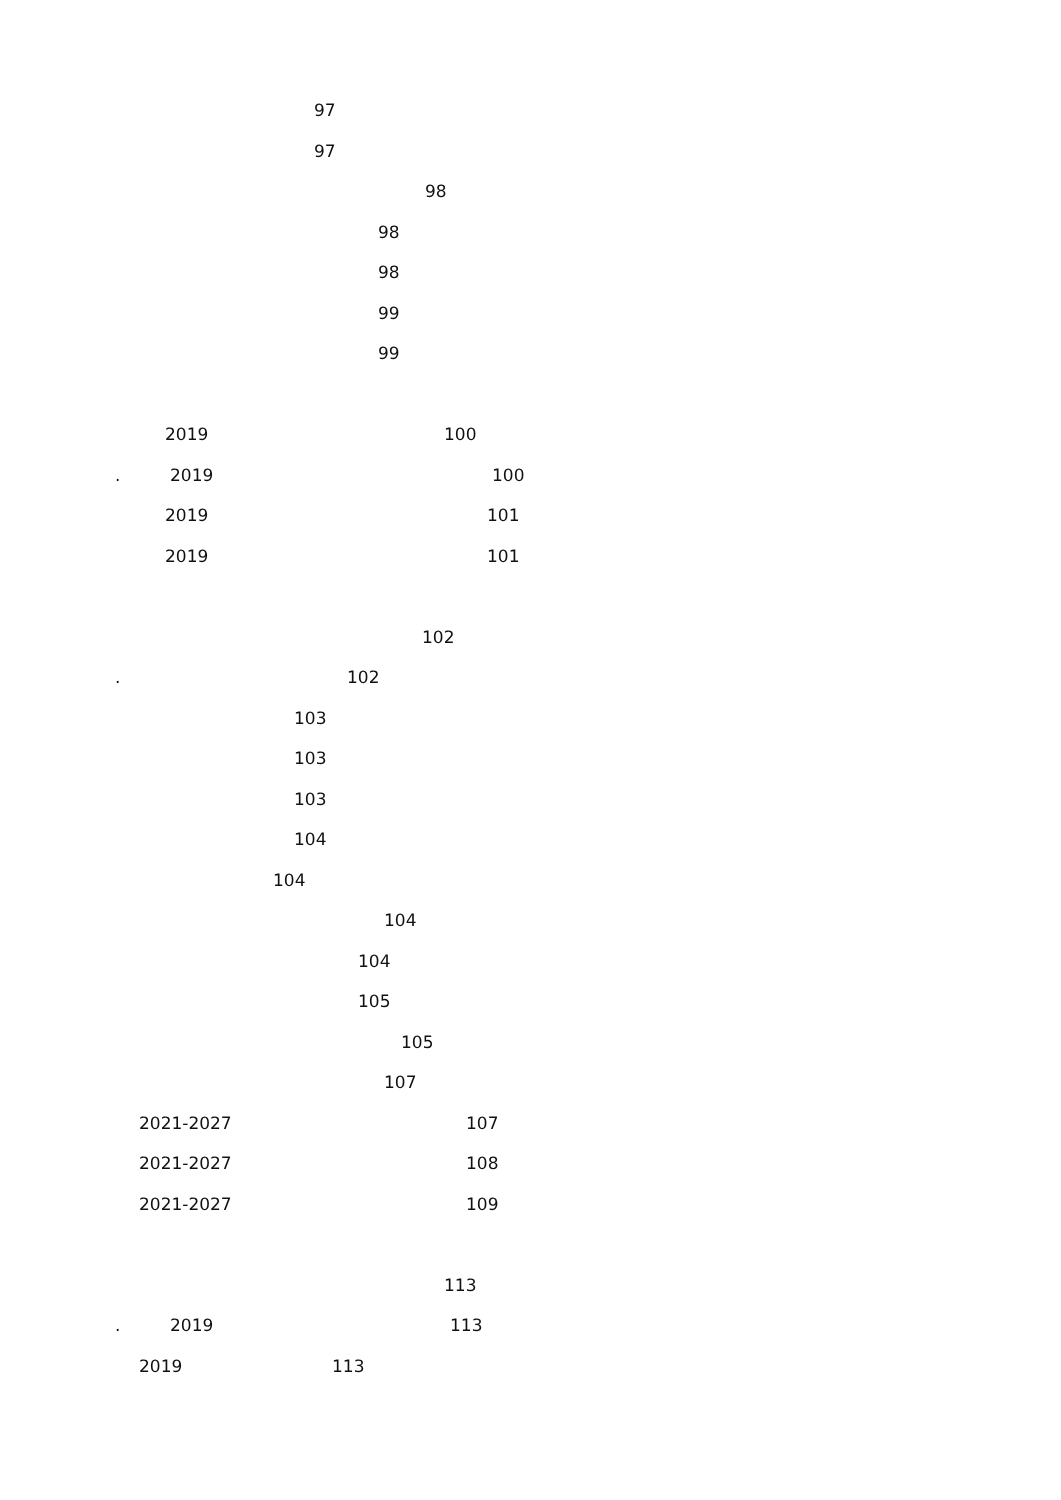97
97
98
98
98
99
99
2019 100
. 2019 100
2019 101
2019 101
102
. 102
103
103
103
104
104
104
104
105
105
107
2021-2027 107
2021-2027 108
2021-2027 109
113
. 2019 113
2019 113